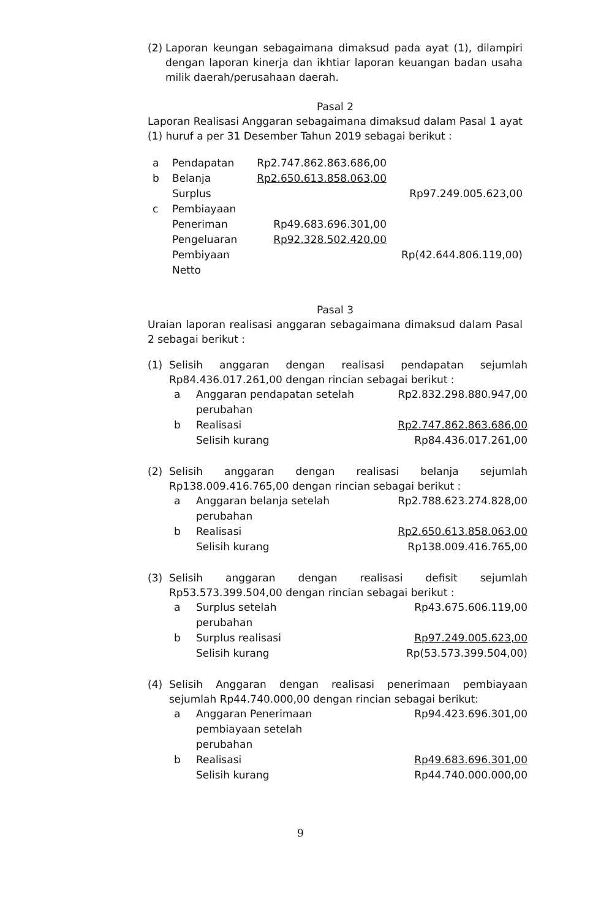(2)
Laporan keungan sebagaimana dimaksud pada ayat (1), dilampiri dengan laporan kinerja dan ikhtiar laporan keuangan badan usaha milik daerah/perusahaan daerah.
Pasal 2
Laporan Realisasi Anggaran sebagaimana dimaksud dalam Pasal 1 ayat (1) huruf a per 31 Desember Tahun 2019 sebagai berikut :
| a | Pendapatan | Rp2.747.862.863.686,00 | |
| b | Belanja | Rp2.650.613.858.063,00 | |
| | Surplus | | Rp97.249.005.623,00 |
| c | Pembiayaan | | |
| | Peneriman | Rp49.683.696.301,00 | |
| | Pengeluaran | Rp92.328.502.420,00 | |
| | Pembiyaan Netto | | Rp(42.644.806.119,00) |
Pasal 3
Uraian laporan realisasi anggaran sebagaimana dimaksud dalam Pasal 2 sebagai berikut :
(1) Selisih anggaran dengan realisasi pendapatan sejumlah Rp84.436.017.261,00 dengan rincian sebagai berikut :
| a | Anggaran pendapatan setelah perubahan | Rp2.832.298.880.947,00 |
| b | Realisasi | Rp2.747.862.863.686,00 |
| | Selisih kurang | Rp84.436.017.261,00 |
(2) Selisih anggaran dengan realisasi belanja sejumlah Rp138.009.416.765,00 dengan rincian sebagai berikut :
| a | Anggaran belanja setelah perubahan | Rp2.788.623.274.828,00 |
| b | Realisasi | Rp2.650.613.858.063,00 |
| | Selisih kurang | Rp138.009.416.765,00 |
(3) Selisih anggaran dengan realisasi defisit sejumlah Rp53.573.399.504,00 dengan rincian sebagai berikut :
| a | Surplus setelah perubahan | Rp43.675.606.119,00 |
| b | Surplus realisasi | Rp97.249.005.623,00 |
| | Selisih kurang | Rp(53.573.399.504,00) |
(4) Selisih Anggaran dengan realisasi penerimaan pembiayaan sejumlah Rp44.740.000,00 dengan rincian sebagai berikut:
| a | Anggaran Penerimaan pembiayaan setelah perubahan | Rp94.423.696.301,00 |
| b | Realisasi | Rp49.683.696.301,00 |
| | Selisih kurang | Rp44.740.000.000,00 |
9